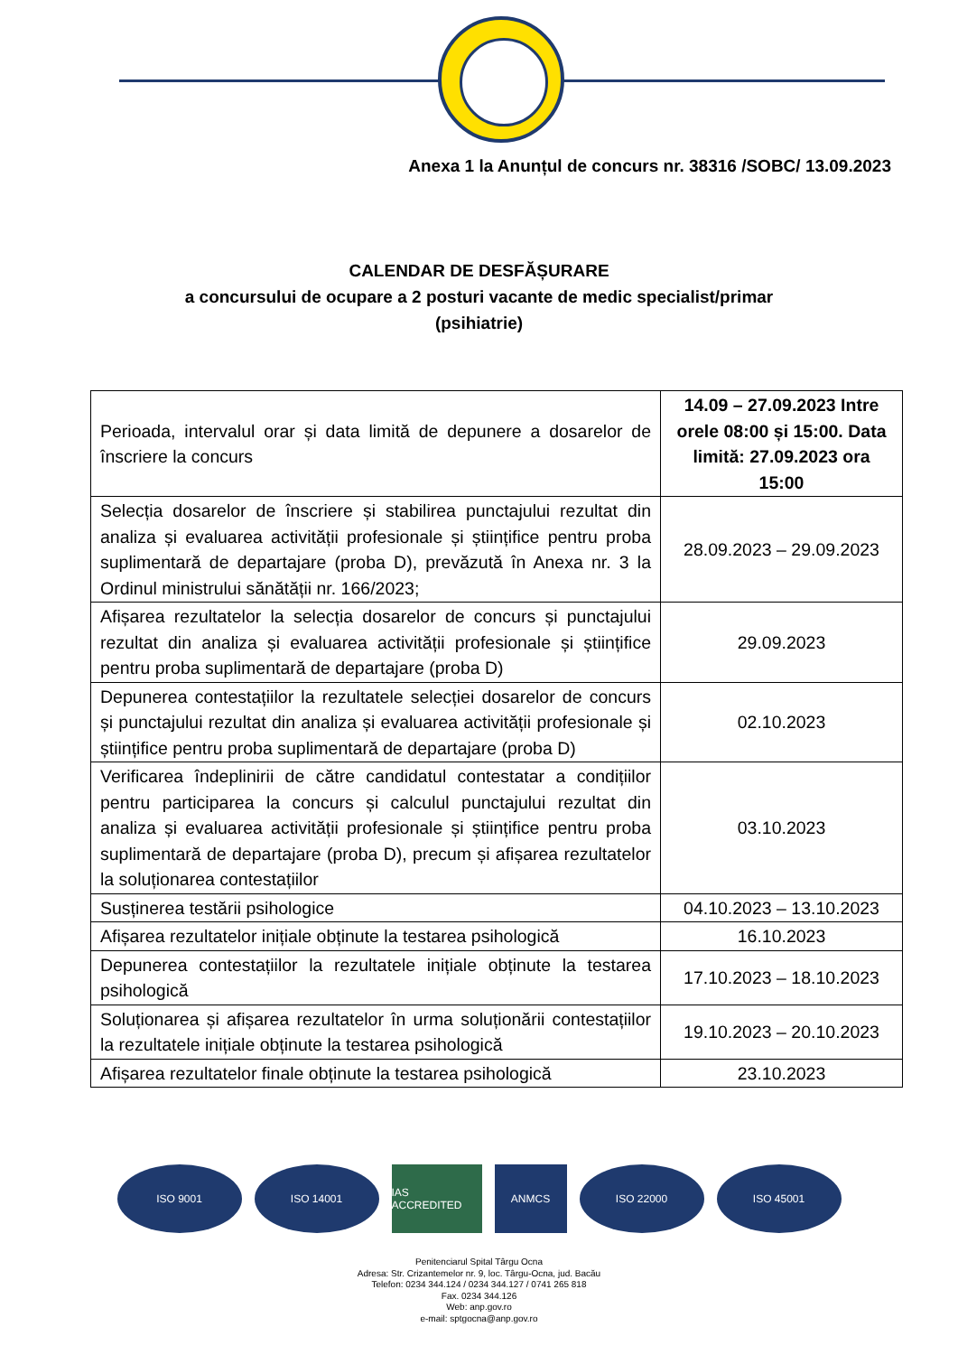Anexa 1 la Anunțul de concurs nr. 38316 /SOBC/ 13.09.2023
CALENDAR DE DESFĂȘURARE
a concursului de ocupare a 2 posturi vacante de medic specialist/primar
(psihiatrie)
| Perioada, intervalul orar și data limită de depunere a dosarelor de înscriere la concurs | 14.09 – 27.09.2023 Intre orele 08:00 și 15:00. Data limită: 27.09.2023 ora 15:00 |
| Selecția dosarelor de înscriere și stabilirea punctajului rezultat din analiza și evaluarea activității profesionale și științifice pentru proba suplimentară de departajare (proba D), prevăzută în Anexa nr. 3 la Ordinul ministrului sănătății nr. 166/2023; | 28.09.2023 – 29.09.2023 |
| Afișarea rezultatelor la selecția dosarelor de concurs și punctajului rezultat din analiza și evaluarea activității profesionale și științifice pentru proba suplimentară de departajare (proba D) | 29.09.2023 |
| Depunerea contestațiilor la rezultatele selecției dosarelor de concurs și punctajului rezultat din analiza și evaluarea activității profesionale și științifice pentru proba suplimentară de departajare (proba D) | 02.10.2023 |
| Verificarea îndeplinirii de către candidatul contestatar a condițiilor pentru participarea la concurs și calculul punctajului rezultat din analiza și evaluarea activității profesionale și științifice pentru proba suplimentară de departajare (proba D), precum și afișarea rezultatelor la soluționarea contestațiilor | 03.10.2023 |
| Susținerea testării psihologice | 04.10.2023 – 13.10.2023 |
| Afișarea rezultatelor inițiale obținute la testarea psihologică | 16.10.2023 |
| Depunerea contestațiilor la rezultatele inițiale obținute la testarea psihologică | 17.10.2023 – 18.10.2023 |
| Soluționarea și afișarea rezultatelor în urma soluționării contestațiilor la rezultatele inițiale obținute la testarea psihologică | 19.10.2023 – 20.10.2023 |
| Afișarea rezultatelor finale obținute la testarea psihologică | 23.10.2023 |
ISO 9001 ISO 14001 IAS ACCREDITED
ANMCS ISO 22000 ISO 45001
Penitenciarul Spital Târgu Ocna
Adresa: Str. Crizantemelor nr. 9, loc. Târgu-Ocna, jud. Bacău
Telefon: 0234 344.124 / 0234 344.127 / 0741 265 818
Fax. 0234 344.126
Web: anp.gov.ro
e-mail: sptgocna@anp.gov.ro